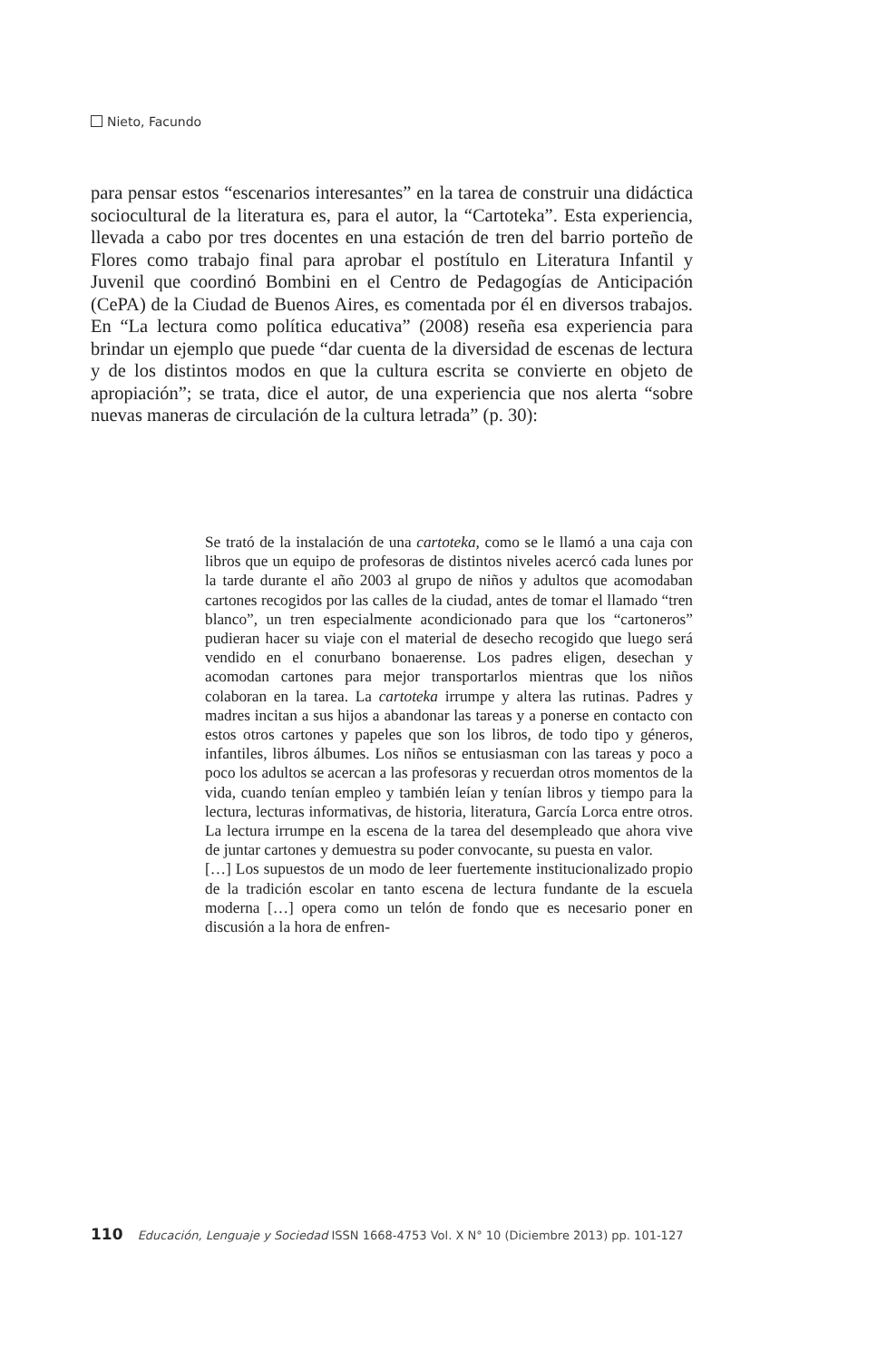Nieto, Facundo
para pensar estos “escenarios interesantes” en la tarea de construir una didáctica sociocultural de la literatura es, para el autor, la “Cartoteka”. Esta experiencia, llevada a cabo por tres docentes en una estación de tren del barrio porteño de Flores como trabajo final para aprobar el postítulo en Literatura Infantil y Juvenil que coordinó Bombini en el Centro de Pedagogías de Anticipación (CePA) de la Ciudad de Buenos Aires, es comentada por él en diversos trabajos. En “La lectura como política educativa” (2008) reseña esa experiencia para brindar un ejemplo que puede “dar cuenta de la diversidad de escenas de lectura y de los distintos modos en que la cultura escrita se convierte en objeto de apropiación”; se trata, dice el autor, de una experiencia que nos alerta “sobre nuevas maneras de circulación de la cultura letrada” (p. 30):
Se trató de la instalación de una cartoteka, como se le llamó a una caja con libros que un equipo de profesoras de distintos niveles acercó cada lunes por la tarde durante el año 2003 al grupo de niños y adultos que acomodaban cartones recogidos por las calles de la ciudad, antes de tomar el llamado “tren blanco”, un tren especialmente acondicionado para que los “cartoneros” pudieran hacer su viaje con el material de desecho recogido que luego será vendido en el conurbano bonaerense. Los padres eligen, desechan y acomodan cartones para mejor transportarlos mientras que los niños colaboran en la tarea. La cartoteka irrumpe y altera las rutinas. Padres y madres incitan a sus hijos a abandonar las tareas y a ponerse en contacto con estos otros cartones y papeles que son los libros, de todo tipo y géneros, infantiles, libros álbumes. Los niños se entusiasman con las tareas y poco a poco los adultos se acercan a las profesoras y recuerdan otros momentos de la vida, cuando tenían empleo y también leían y tenían libros y tiempo para la lectura, lecturas informativas, de historia, literatura, García Lorca entre otros. La lectura irrumpe en la escena de la tarea del desempleado que ahora vive de juntar cartones y demuestra su poder convocante, su puesta en valor.
[…] Los supuestos de un modo de leer fuertemente institucionalizado propio de la tradición escolar en tanto escena de lectura fundante de la escuela moderna […] opera como un telón de fondo que es necesario poner en discusión a la hora de enfren-
110 Educación, Lenguaje y Sociedad ISSN 1668-4753 Vol. X N° 10 (Diciembre 2013) pp. 101-127